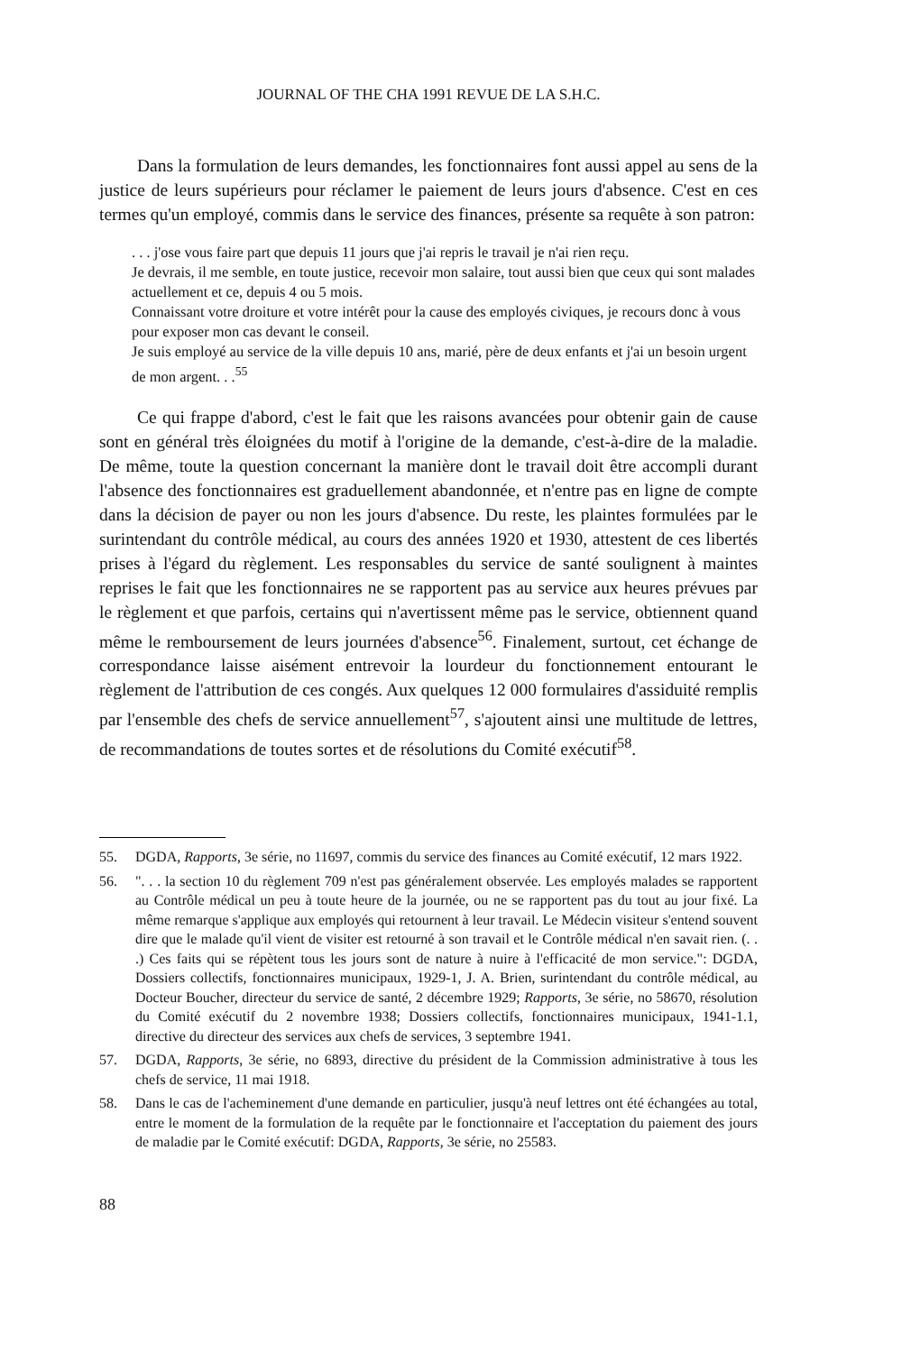JOURNAL OF THE CHA 1991 REVUE DE LA S.H.C.
Dans la formulation de leurs demandes, les fonctionnaires font aussi appel au sens de la justice de leurs supérieurs pour réclamer le paiement de leurs jours d'absence. C'est en ces termes qu'un employé, commis dans le service des finances, présente sa requête à son patron:
. . . j'ose vous faire part que depuis 11 jours que j'ai repris le travail je n'ai rien reçu.
Je devrais, il me semble, en toute justice, recevoir mon salaire, tout aussi bien que ceux qui sont malades actuellement et ce, depuis 4 ou 5 mois.
Connaissant votre droiture et votre intérêt pour la cause des employés civiques, je recours donc à vous pour exposer mon cas devant le conseil.
Je suis employé au service de la ville depuis 10 ans, marié, père de deux enfants et j'ai un besoin urgent de mon argent. . .<sup>55</sup>
Ce qui frappe d'abord, c'est le fait que les raisons avancées pour obtenir gain de cause sont en général très éloignées du motif à l'origine de la demande, c'est-à-dire de la maladie. De même, toute la question concernant la manière dont le travail doit être accompli durant l'absence des fonctionnaires est graduellement abandonnée, et n'entre pas en ligne de compte dans la décision de payer ou non les jours d'absence. Du reste, les plaintes formulées par le surintendant du contrôle médical, au cours des années 1920 et 1930, attestent de ces libertés prises à l'égard du règlement. Les responsables du service de santé soulignent à maintes reprises le fait que les fonctionnaires ne se rapportent pas au service aux heures prévues par le règlement et que parfois, certains qui n'avertissent même pas le service, obtiennent quand même le remboursement de leurs journées d'absence<sup>56</sup>. Finalement, surtout, cet échange de correspondance laisse aisément entrevoir la lourdeur du fonctionnement entourant le règlement de l'attribution de ces congés. Aux quelques 12 000 formulaires d'assiduité remplis par l'ensemble des chefs de service annuellement<sup>57</sup>, s'ajoutent ainsi une multitude de lettres, de recommandations de toutes sortes et de résolutions du Comité exécutif<sup>58</sup>.
55. DGDA, Rapports, 3e série, no 11697, commis du service des finances au Comité exécutif, 12 mars 1922.
56. ". . . la section 10 du règlement 709 n'est pas généralement observée. Les employés malades se rapportent au Contrôle médical un peu à toute heure de la journée, ou ne se rapportent pas du tout au jour fixé. La même remarque s'applique aux employés qui retournent à leur travail. Le Médecin visiteur s'entend souvent dire que le malade qu'il vient de visiter est retourné à son travail et le Contrôle médical n'en savait rien. (. . .) Ces faits qui se répètent tous les jours sont de nature à nuire à l'efficacité de mon service.": DGDA, Dossiers collectifs, fonctionnaires municipaux, 1929-1, J. A. Brien, surintendant du contrôle médical, au Docteur Boucher, directeur du service de santé, 2 décembre 1929; Rapports, 3e série, no 58670, résolution du Comité exécutif du 2 novembre 1938; Dossiers collectifs, fonctionnaires municipaux, 1941-1.1, directive du directeur des services aux chefs de services, 3 septembre 1941.
57. DGDA, Rapports, 3e série, no 6893, directive du président de la Commission administrative à tous les chefs de service, 11 mai 1918.
58. Dans le cas de l'acheminement d'une demande en particulier, jusqu'à neuf lettres ont été échangées au total, entre le moment de la formulation de la requête par le fonctionnaire et l'acceptation du paiement des jours de maladie par le Comité exécutif: DGDA, Rapports, 3e série, no 25583.
88